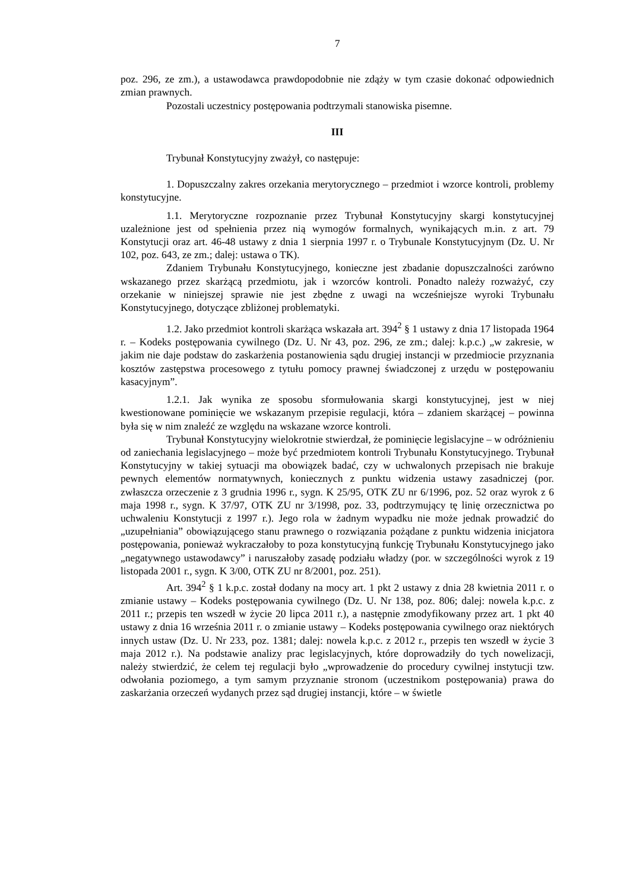7
poz. 296, ze zm.), a ustawodawca prawdopodobnie nie zdąży w tym czasie dokonać odpowiednich zmian prawnych.
Pozostali uczestnicy postępowania podtrzymali stanowiska pisemne.
III
Trybunał Konstytucyjny zważył, co następuje:
1. Dopuszczalny zakres orzekania merytorycznego – przedmiot i wzorce kontroli, problemy konstytucyjne.
1.1. Merytoryczne rozpoznanie przez Trybunał Konstytucyjny skargi konstytucyjnej uzależnione jest od spełnienia przez nią wymogów formalnych, wynikających m.in. z art. 79 Konstytucji oraz art. 46-48 ustawy z dnia 1 sierpnia 1997 r. o Trybunale Konstytucyjnym (Dz. U. Nr 102, poz. 643, ze zm.; dalej: ustawa o TK).
Zdaniem Trybunału Konstytucyjnego, konieczne jest zbadanie dopuszczalności zarówno wskazanego przez skarżącą przedmiotu, jak i wzorców kontroli. Ponadto należy rozważyć, czy orzekanie w niniejszej sprawie nie jest zbędne z uwagi na wcześniejsze wyroki Trybunału Konstytucyjnego, dotyczące zbliżonej problematyki.
1.2. Jako przedmiot kontroli skarżąca wskazała art. 394<sup>2</sup> § 1 ustawy z dnia 17 listopada 1964 r. – Kodeks postępowania cywilnego (Dz. U. Nr 43, poz. 296, ze zm.; dalej: k.p.c.) „w zakresie, w jakim nie daje podstaw do zaskarżenia postanowienia sądu drugiej instancji w przedmiocie przyznania kosztów zastępstwa procesowego z tytułu pomocy prawnej świadczonej z urzędu w postępowaniu kasacyjnym”.
1.2.1. Jak wynika ze sposobu sformułowania skargi konstytucyjnej, jest w niej kwestionowane pominięcie we wskazanym przepisie regulacji, która – zdaniem skarżącej – powinna była się w nim znaleźć ze względu na wskazane wzorce kontroli.
Trybunał Konstytucyjny wielokrotnie stwierdzał, że pominięcie legislacyjne – w odróżnieniu od zaniechania legislacyjnego – może być przedmiotem kontroli Trybunału Konstytucyjnego. Trybunał Konstytucyjny w takiej sytuacji ma obowiązek badać, czy w uchwalonych przepisach nie brakuje pewnych elementów normatywnych, koniecznych z punktu widzenia ustawy zasadniczej (por. zwłaszcza orzeczenie z 3 grudnia 1996 r., sygn. K 25/95, OTK ZU nr 6/1996, poz. 52 oraz wyrok z 6 maja 1998 r., sygn. K 37/97, OTK ZU nr 3/1998, poz. 33, podtrzymujący tę linię orzecznictwa po uchwaleniu Konstytucji z 1997 r.). Jego rola w żadnym wypadku nie może jednak prowadzić do „uzupełniania” obowiązującego stanu prawnego o rozwiązania pożądane z punktu widzenia inicjatora postępowania, ponieważ wykraczałoby to poza konstytucyjną funkcję Trybunału Konstytucyjnego jako „negatywnego ustawodawcy” i naruszałoby zasadę podziału władzy (por. w szczególności wyrok z 19 listopada 2001 r., sygn. K 3/00, OTK ZU nr 8/2001, poz. 251).
Art. 394<sup>2</sup> § 1 k.p.c. został dodany na mocy art. 1 pkt 2 ustawy z dnia 28 kwietnia 2011 r. o zmianie ustawy – Kodeks postępowania cywilnego (Dz. U. Nr 138, poz. 806; dalej: nowela k.p.c. z 2011 r.; przepis ten wszedł w życie 20 lipca 2011 r.), a następnie zmodyfikowany przez art. 1 pkt 40 ustawy z dnia 16 września 2011 r. o zmianie ustawy – Kodeks postępowania cywilnego oraz niektórych innych ustaw (Dz. U. Nr 233, poz. 1381; dalej: nowela k.p.c. z 2012 r., przepis ten wszedł w życie 3 maja 2012 r.). Na podstawie analizy prac legislacyjnych, które doprowadziły do tych nowelizacji, należy stwierdzić, że celem tej regulacji było „wprowadzenie do procedury cywilnej instytucji tzw. odwołania poziomego, a tym samym przyznanie stronom (uczestnikom postępowania) prawa do zaskarżania orzeczeń wydanych przez sąd drugiej instancji, które – w świetle